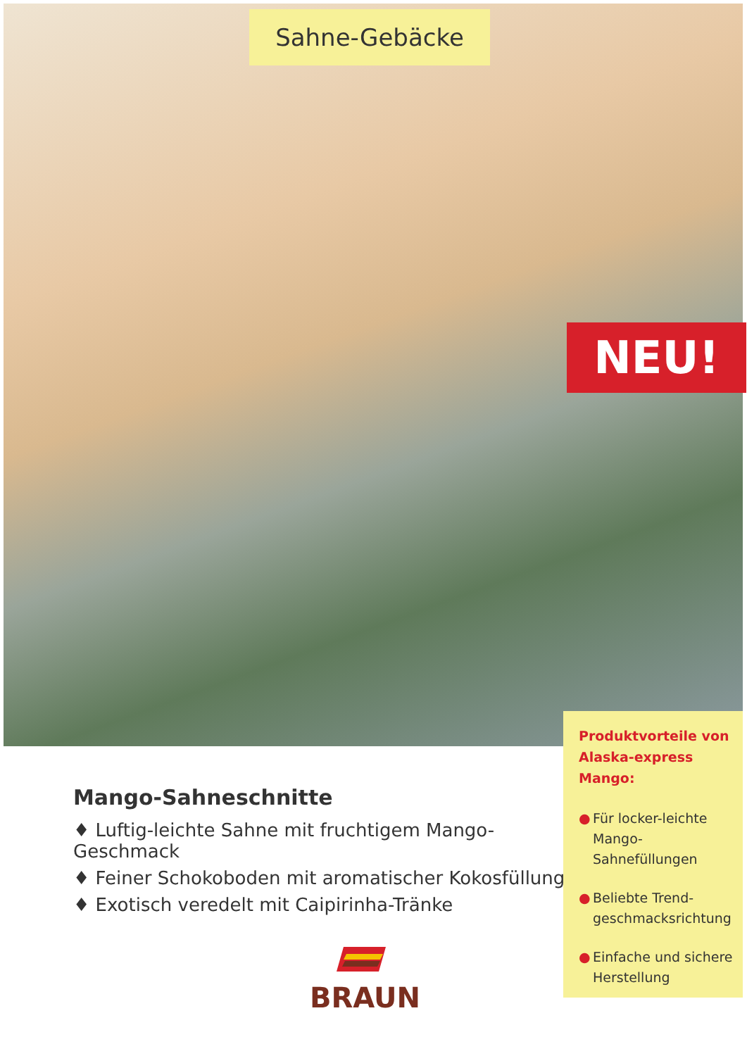Sahne-Gebäcke
NEU!
Produktvorteile von Alaska-express Mango:
● Für locker-leichte Mango-Sahnefüllungen
● Beliebte Trend-geschmacksrichtung
● Einfache und sichere Herstellung
Mango-Sahneschnitte
♦ Luftig-leichte Sahne mit fruchtigem Mango-Geschmack
♦ Feiner Schokoboden mit aromatischer Kokosfüllung
♦ Exotisch veredelt mit Caipirinha-Tränke
BRAUN